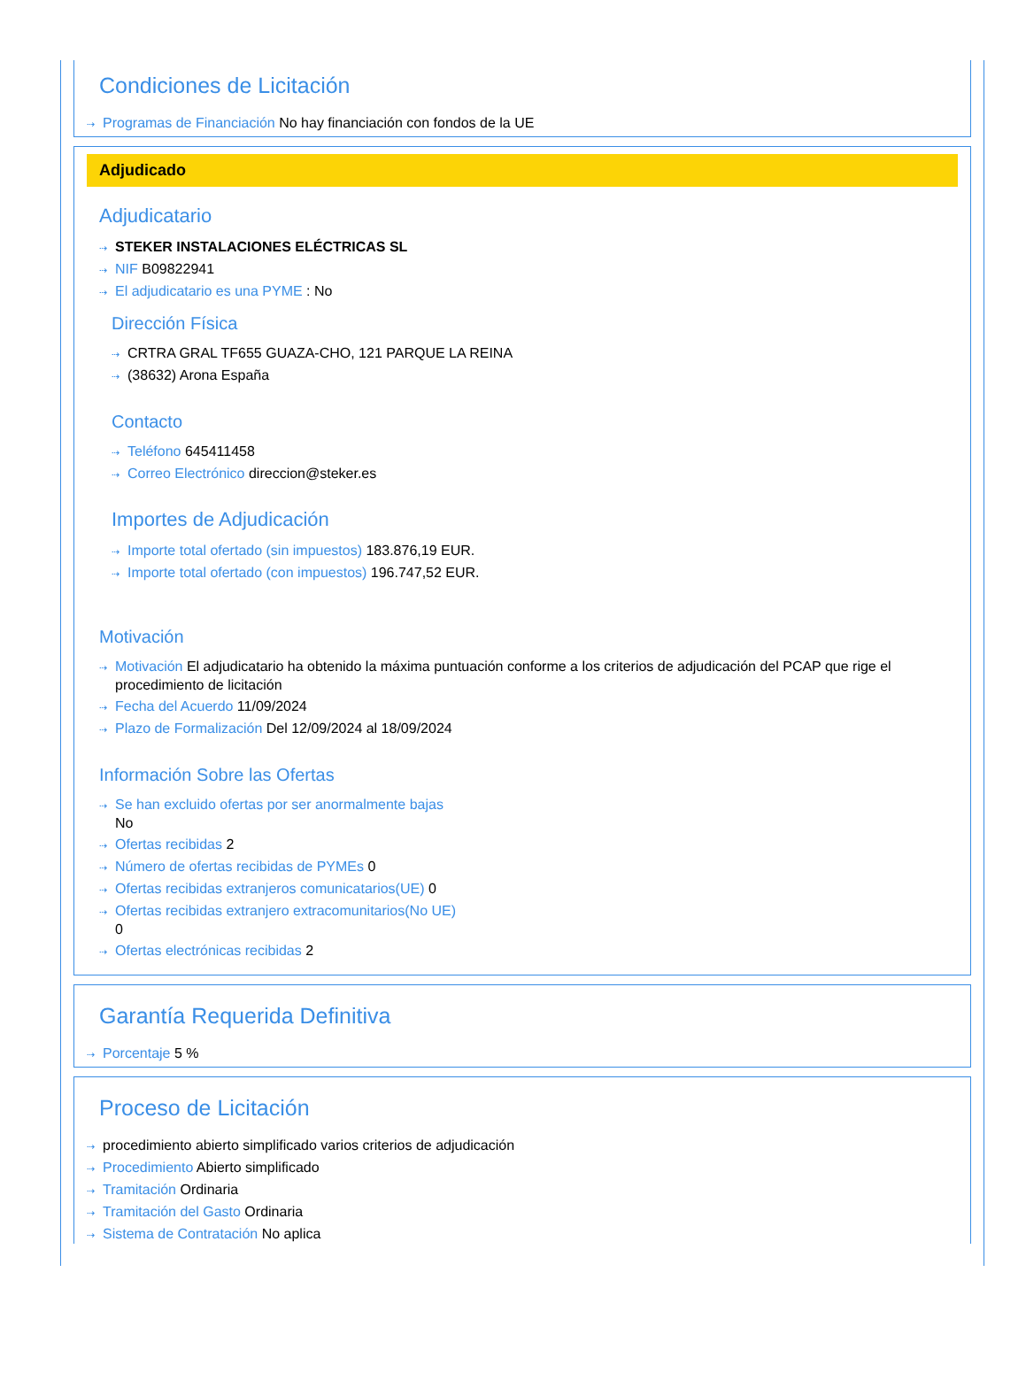Condiciones de Licitación
⇢ Programas de Financiación No hay financiación con fondos de la UE
Adjudicado
Adjudicatario
⇢ STEKER INSTALACIONES ELÉCTRICAS SL
⇢ NIF B09822941
⇢ El adjudicatario es una PYME : No
Dirección Física
⇢ CRTRA GRAL TF655 GUAZA-CHO, 121 PARQUE LA REINA
⇢ (38632) Arona España
Contacto
⇢ Teléfono 645411458
⇢ Correo Electrónico direccion@steker.es
Importes de Adjudicación
⇢ Importe total ofertado (sin impuestos) 183.876,19 EUR.
⇢ Importe total ofertado (con impuestos) 196.747,52 EUR.
Motivación
⇢ Motivación El adjudicatario ha obtenido la máxima puntuación conforme a los criterios de adjudicación del PCAP que rige el procedimiento de licitación
⇢ Fecha del Acuerdo 11/09/2024
⇢ Plazo de Formalización Del 12/09/2024 al 18/09/2024
Información Sobre las Ofertas
⇢ Se han excluido ofertas por ser anormalmente bajas
No
⇢ Ofertas recibidas 2
⇢ Número de ofertas recibidas de PYMEs 0
⇢ Ofertas recibidas extranjeros comunicatarios(UE) 0
⇢ Ofertas recibidas extranjero extracomunitarios(No UE)
0
⇢ Ofertas electrónicas recibidas 2
Garantía Requerida Definitiva
⇢ Porcentaje 5 %
Proceso de Licitación
⇢ procedimiento abierto simplificado varios criterios de adjudicación
⇢ Procedimiento Abierto simplificado
⇢ Tramitación Ordinaria
⇢ Tramitación del Gasto Ordinaria
⇢ Sistema de Contratación No aplica